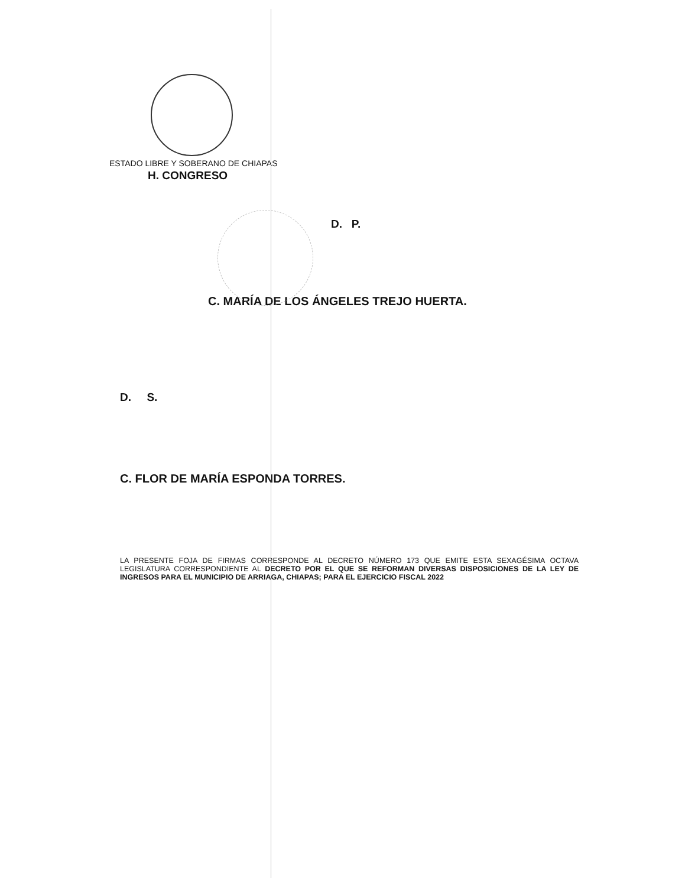ESTADO LIBRE Y SOBERANO DE CHIAPAS
H. CONGRESO
D. P.
C. MARÍA DE LOS ÁNGELES TREJO HUERTA.
D. S.
C. FLOR DE MARÍA ESPONDA TORRES.
LA PRESENTE FOJA DE FIRMAS CORRESPONDE AL DECRETO NÚMERO 173 QUE EMITE ESTA SEXAGÉSIMA OCTAVA LEGISLATURA CORRESPONDIENTE AL DECRETO POR EL QUE SE REFORMAN DIVERSAS DISPOSICIONES DE LA LEY DE INGRESOS PARA EL MUNICIPIO DE ARRIAGA, CHIAPAS; PARA EL EJERCICIO FISCAL 2022